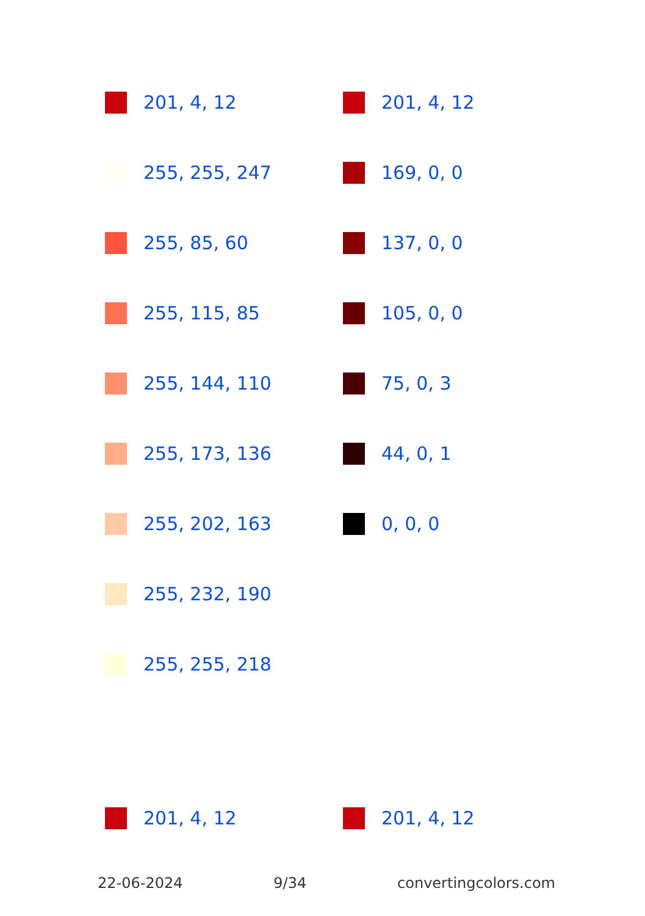201, 4, 12 201, 4, 12
255, 255, 247 169, 0, 0
255, 85, 60 137, 0, 0
255, 115, 85 105, 0, 0
255, 144, 110 75, 0, 3
255, 173, 136 44, 0, 1
255, 202, 163 0, 0, 0
255, 232, 190
255, 255, 218
201, 4, 12 201, 4, 12
22-06-2024 9/34 convertingcolors.com